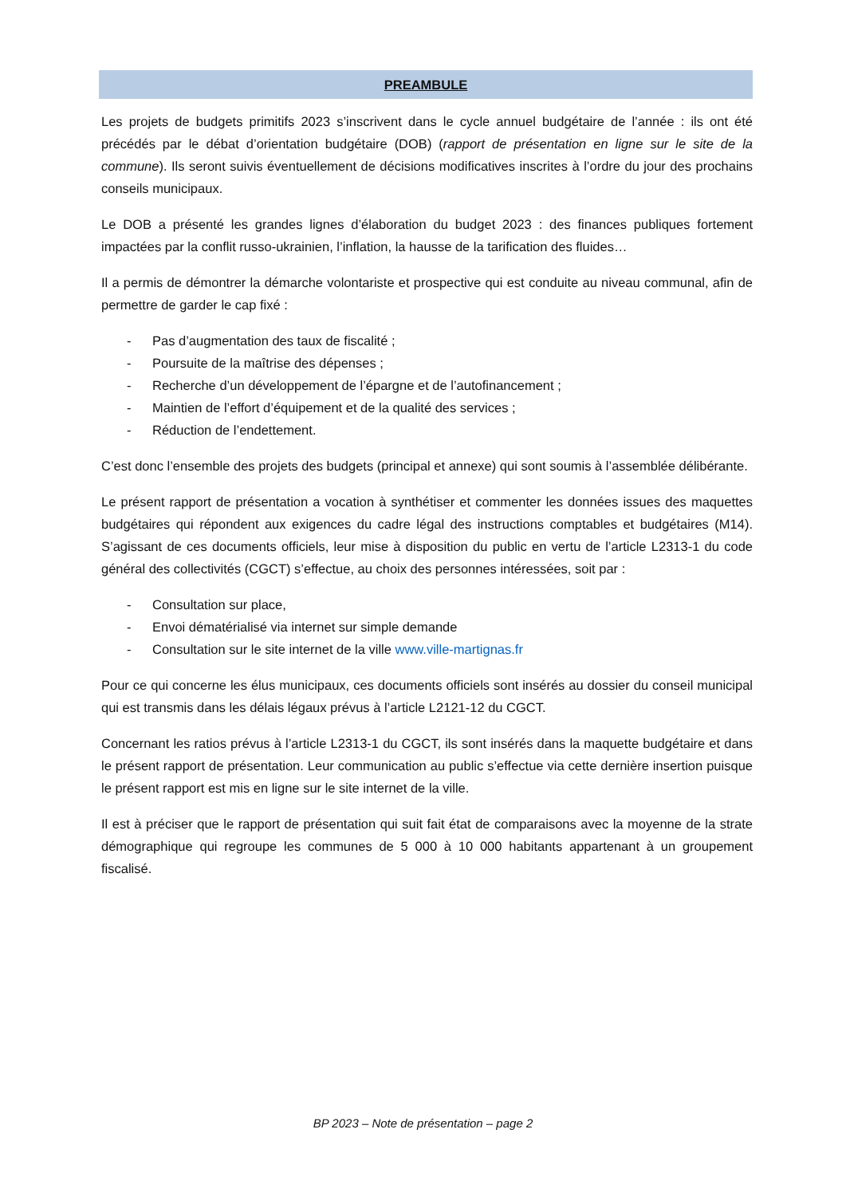PREAMBULE
Les projets de budgets primitifs 2023 s’inscrivent dans le cycle annuel budgétaire de l’année : ils ont été précédés par le débat d’orientation budgétaire (DOB) (rapport de présentation en ligne sur le site de la commune). Ils seront suivis éventuellement de décisions modificatives inscrites à l’ordre du jour des prochains conseils municipaux.
Le DOB a présenté les grandes lignes d’élaboration du budget 2023 : des finances publiques fortement impactées par la conflit russo-ukrainien, l’inflation, la hausse de la tarification des fluides…
Il a permis de démontrer la démarche volontariste et prospective qui est conduite au niveau communal, afin de permettre de garder le cap fixé :
- Pas d’augmentation des taux de fiscalité ;
- Poursuite de la maîtrise des dépenses ;
- Recherche d’un développement de l’épargne et de l’autofinancement ;
- Maintien de l’effort d’équipement et de la qualité des services ;
- Réduction de l’endettement.
C’est donc l’ensemble des projets des budgets (principal et annexe) qui sont soumis à l’assemblée délibérante.
Le présent rapport de présentation a vocation à synthétiser et commenter les données issues des maquettes budgétaires qui répondent aux exigences du cadre légal des instructions comptables et budgétaires (M14). S’agissant de ces documents officiels, leur mise à disposition du public en vertu de l’article L2313-1 du code général des collectivités (CGCT) s’effectue, au choix des personnes intéressées, soit par :
- Consultation sur place,
- Envoi dématérialisé via internet sur simple demande
- Consultation sur le site internet de la ville www.ville-martignas.fr
Pour ce qui concerne les élus municipaux, ces documents officiels sont insérés au dossier du conseil municipal qui est transmis dans les délais légaux prévus à l’article L2121-12 du CGCT.
Concernant les ratios prévus à l’article L2313-1 du CGCT, ils sont insérés dans la maquette budgétaire et dans le présent rapport de présentation. Leur communication au public s’effectue via cette dernière insertion puisque le présent rapport est mis en ligne sur le site internet de la ville.
Il est à préciser que le rapport de présentation qui suit fait état de comparaisons avec la moyenne de la strate démographique qui regroupe les communes de 5 000 à 10 000 habitants appartenant à un groupement fiscalisé.
BP 2023 – Note de présentation – page 2